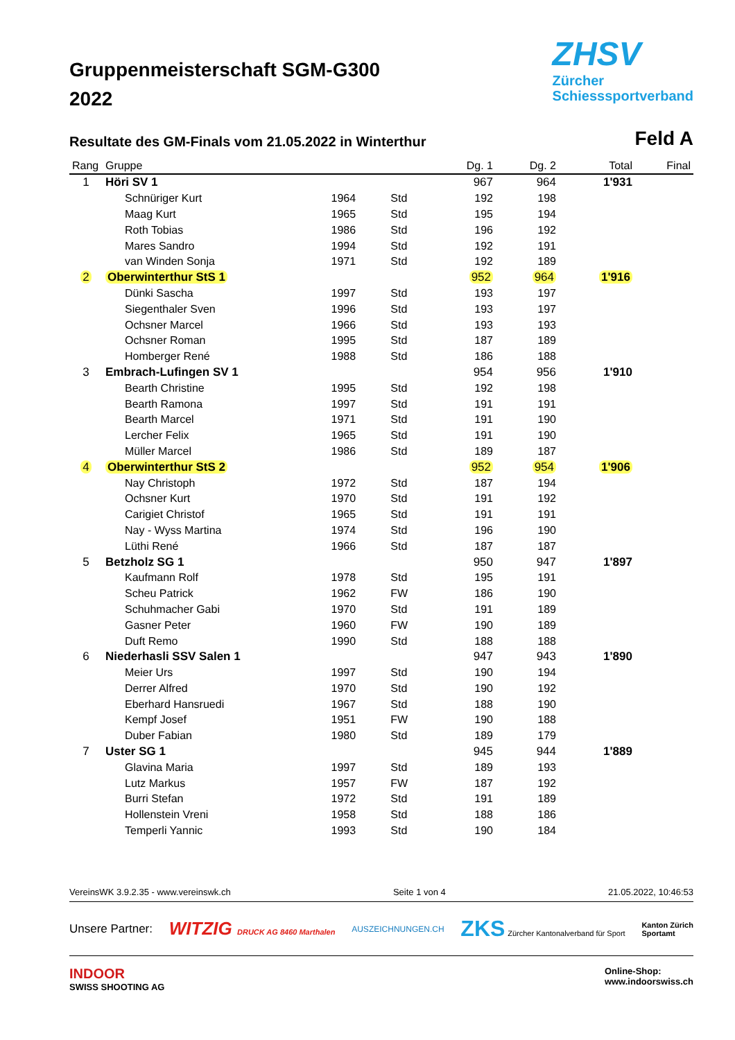Gruppenmeisterschaft SGM-G300
2022
ZHSV
Zürcher
Schiesssportverband
Resultate des GM-Finals vom 21.05.2022 in Winterthur
Feld A
| Rang | Gruppe | | | | Dg. 1 | Dg. 2 | Total | Final |
| --- | --- | --- | --- | --- | --- | --- | --- | --- |
| 1 | Höri SV 1 | | | | 967 | 964 | 1'931 | |
| | | Schnüriger Kurt | 1964 | Std | 192 | 198 | | |
| | | Maag Kurt | 1965 | Std | 195 | 194 | | |
| | | Roth Tobias | 1986 | Std | 196 | 192 | | |
| | | Mares Sandro | 1994 | Std | 192 | 191 | | |
| | | van Winden Sonja | 1971 | Std | 192 | 189 | | |
| 2 | Oberwinterthur StS 1 | | | | 952 | 964 | 1'916 | |
| | | Dünki Sascha | 1997 | Std | 193 | 197 | | |
| | | Siegenthaler Sven | 1996 | Std | 193 | 197 | | |
| | | Ochsner Marcel | 1966 | Std | 193 | 193 | | |
| | | Ochsner Roman | 1995 | Std | 187 | 189 | | |
| | | Homberger René | 1988 | Std | 186 | 188 | | |
| 3 | Embrach-Lufingen SV 1 | | | | 954 | 956 | 1'910 | |
| | | Bearth Christine | 1995 | Std | 192 | 198 | | |
| | | Bearth Ramona | 1997 | Std | 191 | 191 | | |
| | | Bearth Marcel | 1971 | Std | 191 | 190 | | |
| | | Lercher Felix | 1965 | Std | 191 | 190 | | |
| | | Müller Marcel | 1986 | Std | 189 | 187 | | |
| 4 | Oberwinterthur StS 2 | | | | 952 | 954 | 1'906 | |
| | | Nay Christoph | 1972 | Std | 187 | 194 | | |
| | | Ochsner Kurt | 1970 | Std | 191 | 192 | | |
| | | Carigiet Christof | 1965 | Std | 191 | 191 | | |
| | | Nay - Wyss Martina | 1974 | Std | 196 | 190 | | |
| | | Lüthi René | 1966 | Std | 187 | 187 | | |
| 5 | Betzholz SG 1 | | | | 950 | 947 | 1'897 | |
| | | Kaufmann Rolf | 1978 | Std | 195 | 191 | | |
| | | Scheu Patrick | 1962 | FW | 186 | 190 | | |
| | | Schuhmacher Gabi | 1970 | Std | 191 | 189 | | |
| | | Gasner Peter | 1960 | FW | 190 | 189 | | |
| | | Duft Remo | 1990 | Std | 188 | 188 | | |
| 6 | Niederhasli SSV Salen 1 | | | | 947 | 943 | 1'890 | |
| | | Meier Urs | 1997 | Std | 190 | 194 | | |
| | | Derrer Alfred | 1970 | Std | 190 | 192 | | |
| | | Eberhard Hansruedi | 1967 | Std | 188 | 190 | | |
| | | Kempf Josef | 1951 | FW | 190 | 188 | | |
| | | Duber Fabian | 1980 | Std | 189 | 179 | | |
| 7 | Uster SG 1 | | | | 945 | 944 | 1'889 | |
| | | Glavina Maria | 1997 | Std | 189 | 193 | | |
| | | Lutz Markus | 1957 | FW | 187 | 192 | | |
| | | Burri Stefan | 1972 | Std | 191 | 189 | | |
| | | Hollenstein Vreni | 1958 | Std | 188 | 186 | | |
| | | Temperli Yannic | 1993 | Std | 190 | 184 | | |
VereinsWK 3.9.2.35 - www.vereinswk.ch Seite 1 von 4 21.05.2022, 10:46:53
Unsere Partner: WITZIG DRUCK AG 8460 Marthalen AUSZEICHNUNGEN.CH ZKS Zürcher Kantonalverband für Sport Kanton Zürich
Sportamt
INDOOR
SWISS SHOOTING AG Online-Shop:
www.indoorswiss.ch